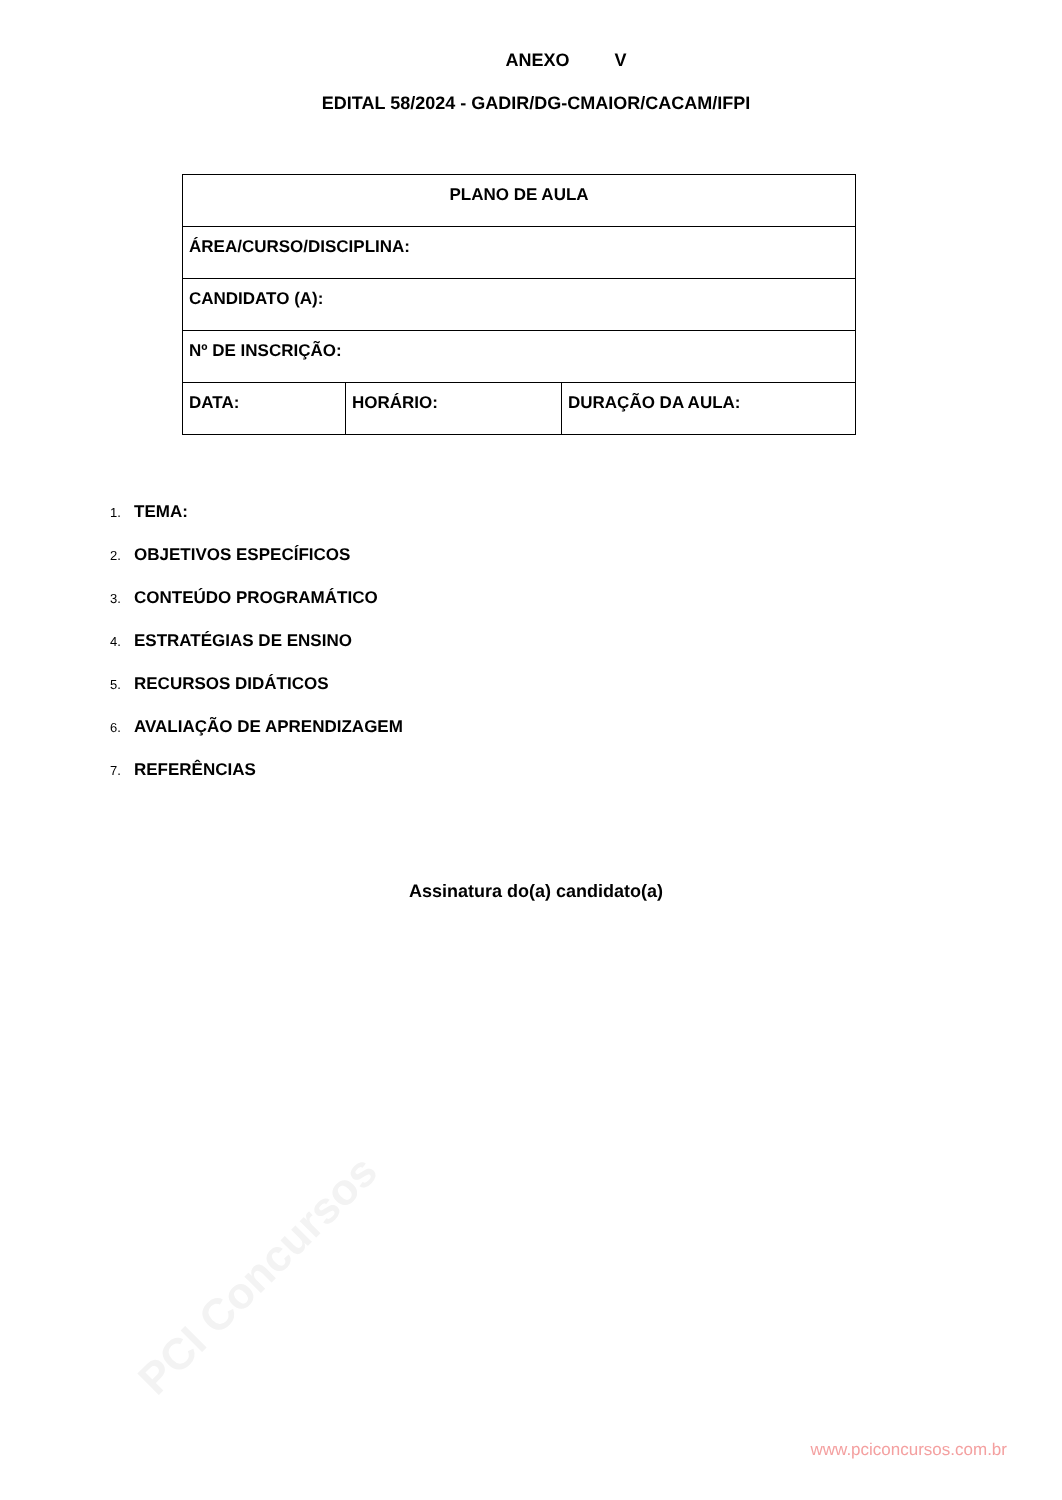PCI Concursos
ANEXO V
EDITAL 58/2024 - GADIR/DG-CMAIOR/CACAM/IFPI
| PLANO DE AULA | | |
| ÁREA/CURSO/DISCIPLINA: | | |
| CANDIDATO (A): | | |
| Nº DE INSCRIÇÃO: | | |
| DATA: | HORÁRIO: | DURAÇÃO DA AULA: |
1. TEMA:
2. OBJETIVOS ESPECÍFICOS
3. CONTEÚDO PROGRAMÁTICO
4. ESTRATÉGIAS DE ENSINO
5. RECURSOS DIDÁTICOS
6. AVALIAÇÃO DE APRENDIZAGEM
7. REFERÊNCIAS
Assinatura do(a) candidato(a)
www.pciconcursos.com.br